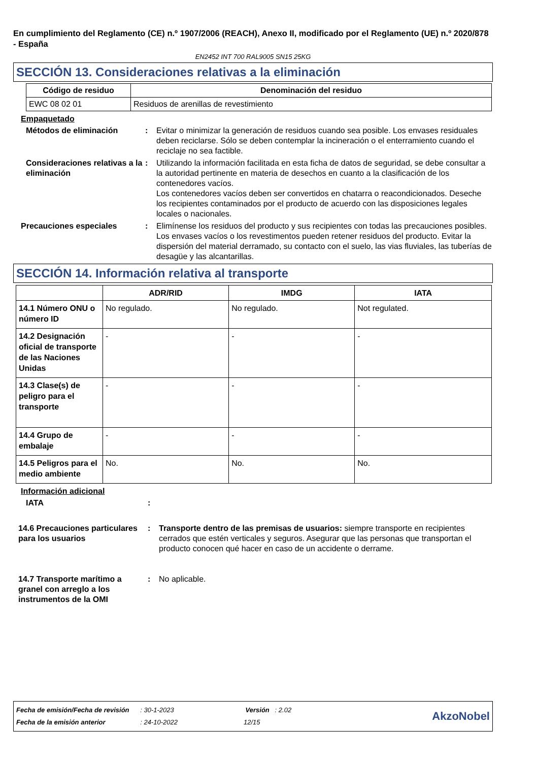En cumplimiento del Reglamento (CE) n.º 1907/2006 (REACH), Anexo II, modificado por el Reglamento (UE) n.º 2020/878 - España
EN2452 INT 700 RAL9005 SN15 25KG
SECCIÓN 13. Consideraciones relativas a la eliminación
| Código de residuo | Denominación del residuo |
| --- | --- |
| EWC 08 02 01 | Residuos de arenillas de revestimiento |
Empaquetado
Métodos de eliminación : Evitar o minimizar la generación de residuos cuando sea posible. Los envases residuales deben reciclarse. Sólo se deben contemplar la incineración o el enterramiento cuando el reciclaje no sea factible.
Consideraciones relativas a la eliminación
: Utilizando la información facilitada en esta ficha de datos de seguridad, se debe consultar a la autoridad pertinente en materia de desechos en cuanto a la clasificación de los contenedores vacíos.
Los contenedores vacíos deben ser convertidos en chatarra o reacondicionados. Deseche los recipientes contaminados por el producto de acuerdo con las disposiciones legales locales o nacionales.
Precauciones especiales : Elimínense los residuos del producto y sus recipientes con todas las precauciones posibles. Los envases vacíos o los revestimentos pueden retener residuos del producto. Evitar la dispersión del material derramado, su contacto con el suelo, las vias fluviales, las tuberías de desagüe y las alcantarillas.
SECCIÓN 14. Información relativa al transporte
| | ADR/RID | IMDG | IATA |
| --- | --- | --- | --- |
| 14.1 Número ONU o número ID | No regulado. | No regulado. | Not regulated. |
| 14.2 Designación oficial de transporte de las Naciones Unidas | - | - | - |
| 14.3 Clase(s) de peligro para el transporte | - | - | - |
| 14.4 Grupo de embalaje | - | - | - |
| 14.5 Peligros para el medio ambiente | No. | No. | No. |
Información adicional
IATA :
14.6 Precauciones particulares para los usuarios
: Transporte dentro de las premisas de usuarios: siempre transporte en recipientes cerrados que estén verticales y seguros. Asegurar que las personas que transportan el producto conocen qué hacer en caso de un accidente o derrame.
14.7 Transporte marítimo a granel con arreglo a los instrumentos de la OMI
: No aplicable.
Fecha de emisión/Fecha de revisión : 30-1-2023 Versión : 2.02
Fecha de la emisión anterior : 24-10-2022 12/15
AkzoNobel